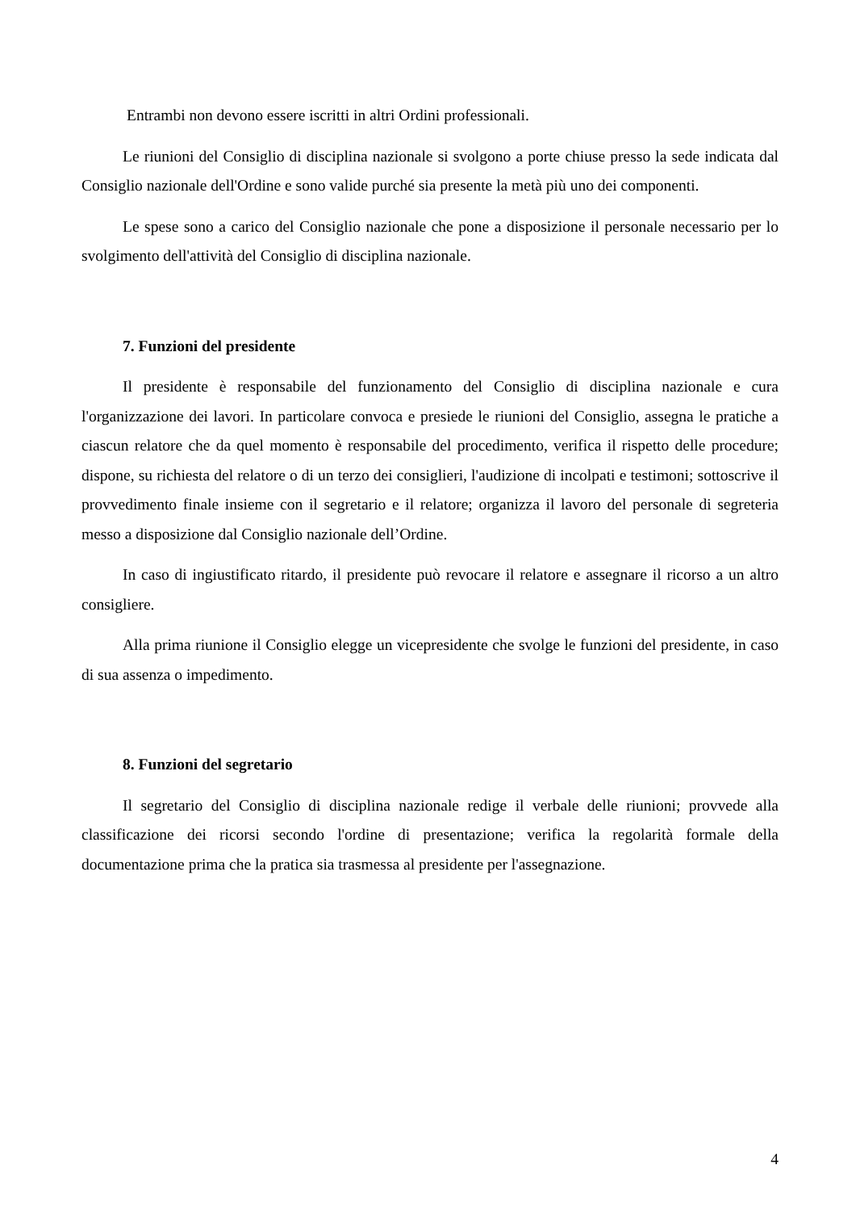Entrambi non devono essere iscritti in altri Ordini professionali.
Le riunioni del Consiglio di disciplina nazionale si svolgono a porte chiuse presso la sede indicata dal Consiglio nazionale dell'Ordine e sono valide purché sia presente la metà più uno dei componenti.
Le spese sono a carico del Consiglio nazionale che pone a disposizione il personale necessario per lo svolgimento dell'attività del Consiglio di disciplina nazionale.
7. Funzioni del presidente
Il presidente è responsabile del funzionamento del Consiglio di disciplina nazionale e cura l'organizzazione dei lavori. In particolare convoca e presiede le riunioni del Consiglio, assegna le pratiche a ciascun relatore che da quel momento è responsabile del procedimento, verifica il rispetto delle procedure; dispone, su richiesta del relatore o di un terzo dei consiglieri, l'audizione di incolpati e testimoni; sottoscrive il provvedimento finale insieme con il segretario e il relatore; organizza il lavoro del personale di segreteria messo a disposizione dal Consiglio nazionale dell’Ordine.
In caso di ingiustificato ritardo, il presidente può revocare il relatore e assegnare il ricorso a un altro consigliere.
Alla prima riunione il Consiglio elegge un vicepresidente che svolge le funzioni del presidente, in caso di sua assenza o impedimento.
8. Funzioni del segretario
Il segretario del Consiglio di disciplina nazionale redige il verbale delle riunioni; provvede alla classificazione dei ricorsi secondo l'ordine di presentazione; verifica la regolarità formale della documentazione prima che la pratica sia trasmessa al presidente per l'assegnazione.
4